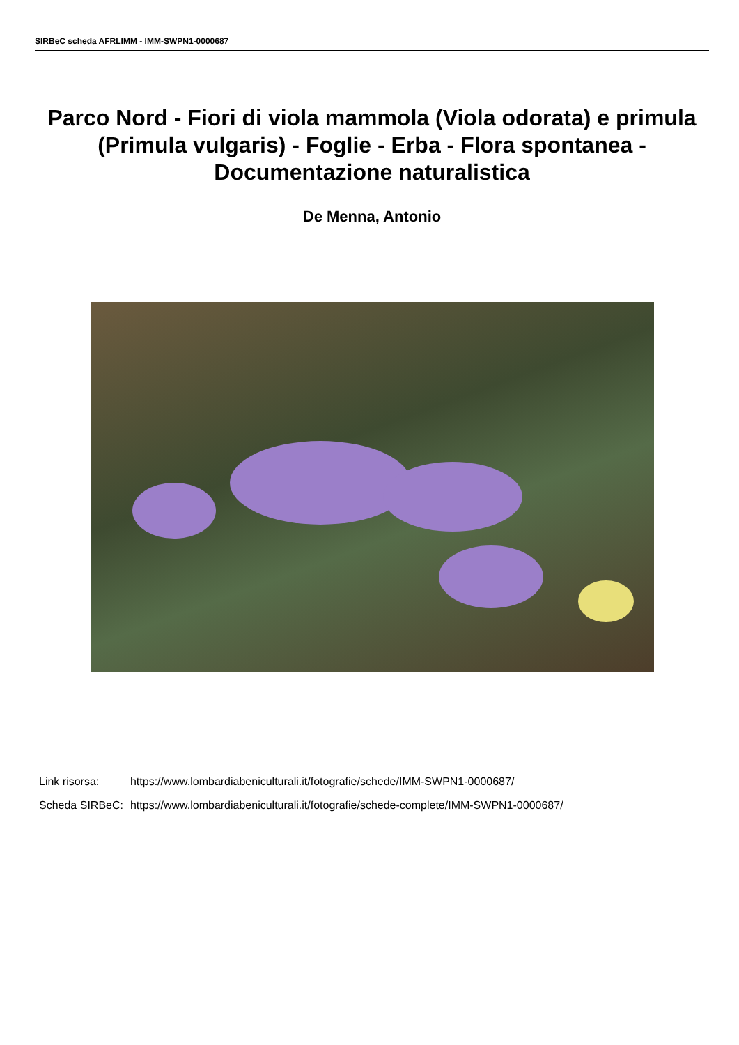SIRBeC scheda AFRLIMM - IMM-SWPN1-0000687
Parco Nord - Fiori di viola mammola (Viola odorata) e primula (Primula vulgaris) - Foglie - Erba - Flora spontanea - Documentazione naturalistica
De Menna, Antonio
| Link risorsa: | https://www.lombardiabeniculturali.it/fotografie/schede/IMM-SWPN1-0000687/ |
| Scheda SIRBeC: | https://www.lombardiabeniculturali.it/fotografie/schede-complete/IMM-SWPN1-0000687/ |